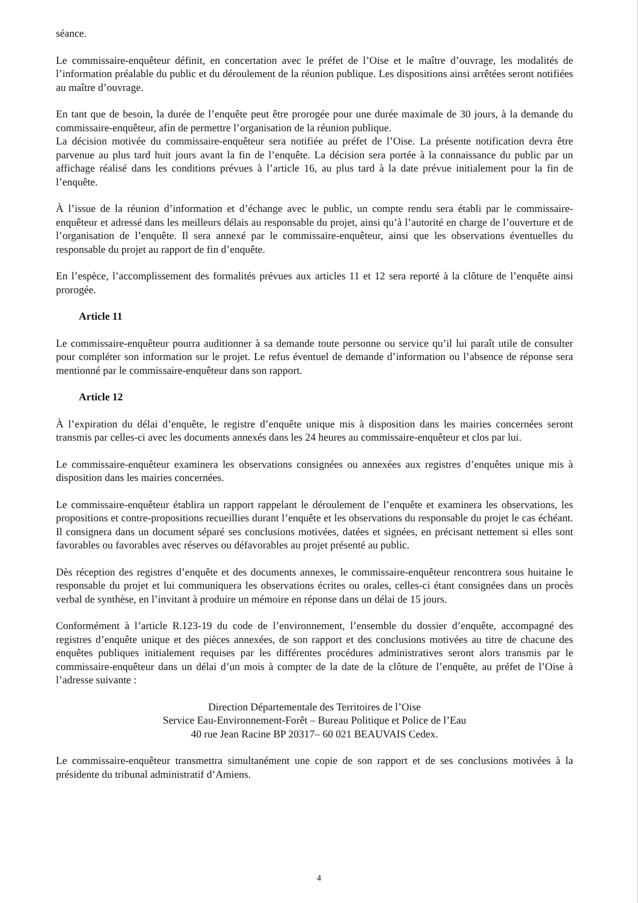séance.
Le commissaire-enquêteur définit, en concertation avec le préfet de l’Oise et le maître d’ouvrage, les modalités de l’information préalable du public et du déroulement de la réunion publique. Les dispositions ainsi arrêtées seront notifiées au maître d’ouvrage.
En tant que de besoin, la durée de l’enquête peut être prorogée pour une durée maximale de 30 jours, à la demande du commissaire-enquêteur, afin de permettre l’organisation de la réunion publique.
La décision motivée du commissaire-enquêteur sera notifiée au préfet de l’Oise. La présente notification devra être parvenue au plus tard huit jours avant la fin de l’enquête. La décision sera portée à la connaissance du public par un affichage réalisé dans les conditions prévues à l’article 16, au plus tard à la date prévue initialement pour la fin de l’enquête.
À l’issue de la réunion d’information et d’échange avec le public, un compte rendu sera établi par le commissaire-enquêteur et adressé dans les meilleurs délais au responsable du projet, ainsi qu’à l’autorité en charge de l’ouverture et de l’organisation de l’enquête. Il sera annexé par le commissaire-enquêteur, ainsi que les observations éventuelles du responsable du projet au rapport de fin d’enquête.
En l’espèce, l’accomplissement des formalités prévues aux articles 11 et 12 sera reporté à la clôture de l’enquête ainsi prorogée.
Article 11
Le commissaire-enquêteur pourra auditionner à sa demande toute personne ou service qu’il lui paraît utile de consulter pour compléter son information sur le projet. Le refus éventuel de demande d’information ou l’absence de réponse sera mentionné par le commissaire-enquêteur dans son rapport.
Article 12
À l’expiration du délai d’enquête, le registre d’enquête unique mis à disposition dans les mairies concernées seront transmis par celles-ci avec les documents annexés dans les 24 heures au commissaire-enquêteur et clos par lui.
Le commissaire-enquêteur examinera les observations consignées ou annexées aux registres d’enquêtes unique mis à disposition dans les mairies concernées.
Le commissaire-enquêteur établira un rapport rappelant le déroulement de l’enquête et examinera les observations, les propositions et contre-propositions recueillies durant l’enquête et les observations du responsable du projet le cas échéant. Il consignera dans un document séparé ses conclusions motivées, datées et signées, en précisant nettement si elles sont favorables ou favorables avec réserves ou défavorables au projet présenté au public.
Dès réception des registres d’enquête et des documents annexes, le commissaire-enquêteur rencontrera sous huitaine le responsable du projet et lui communiquera les observations écrites ou orales, celles-ci étant consignées dans un procès verbal de synthèse, en l’invitant à produire un mémoire en réponse dans un délai de 15 jours.
Conformément à l’article R.123-19 du code de l’environnement, l’ensemble du dossier d’enquête, accompagné des registres d’enquête unique et des pièces annexées, de son rapport et des conclusions motivées au titre de chacune des enquêtes publiques initialement requises par les différentes procédures administratives seront alors transmis par le commissaire-enquêteur dans un délai d’un mois à compter de la date de la clôture de l’enquête, au préfet de l’Oise à l’adresse suivante :
Direction Départementale des Territoires de l’Oise
Service Eau-Environnement-Forêt – Bureau Politique et Police de l’Eau
40 rue Jean Racine BP 20317– 60 021 BEAUVAIS Cedex.
Le commissaire-enquêteur transmettra simultanément une copie de son rapport et de ses conclusions motivées à la présidente du tribunal administratif d’Amiens.
4